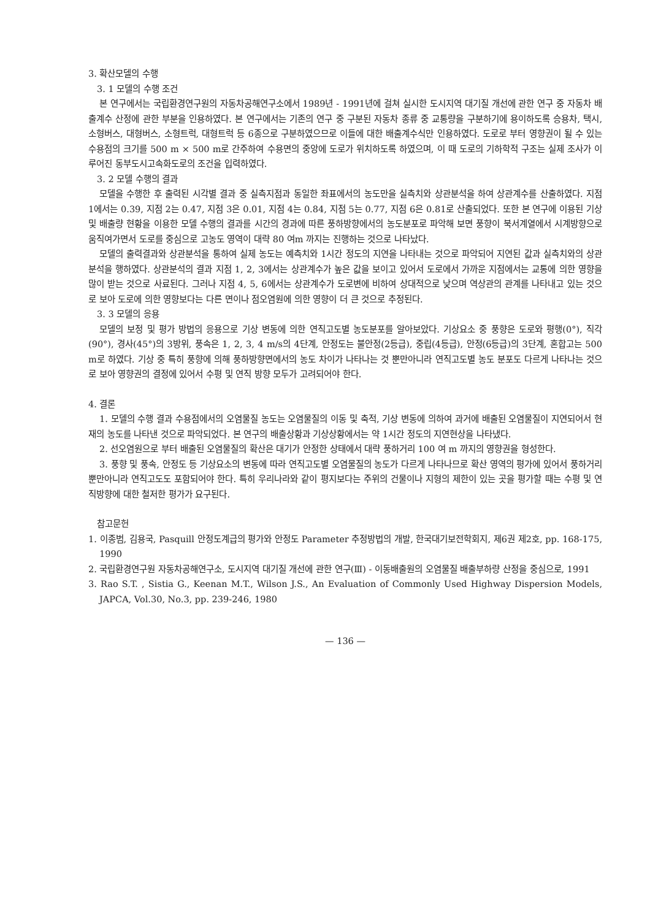3. 확산모델의 수행
3. 1 모델의 수행 조건
본 연구에서는 국립환경연구원의 자동차공해연구소에서 1989년 - 1991년에 걸쳐 실시한 도시지역 대기질 개선에 관한 연구 중 자동차 배출계수 산정에 관한 부분을 인용하였다. 본 연구에서는 기존의 연구 중 구분된 자동차 종류 중 교통량을 구분하기에 용이하도록 승용차, 택시, 소형버스, 대형버스, 소형트럭, 대형트럭 등 6종으로 구분하였으므로 이들에 대한 배출계수식만 인용하였다. 도로로 부터 영향권이 될 수 있는 수용점의 크기를 500 m × 500 m로 간주하여 수용면의 중앙에 도로가 위치하도록 하였으며, 이 때 도로의 기하학적 구조는 실제 조사가 이루어진 동부도시고속화도로의 조건을 입력하였다.
3. 2 모델 수행의 결과
모델을 수행한 후 출력된 시각별 결과 중 실측지점과 동일한 좌표에서의 농도만을 실측치와 상관분석을 하여 상관계수를 산출하였다. 지점 1에서는 0.39, 지점 2는 0.47, 지점 3은 0.01, 지점 4는 0.84, 지점 5는 0.77, 지점 6은 0.81로 산출되었다. 또한 본 연구에 이용된 기상 및 배출량 현황을 이용한 모델 수행의 결과를 시간의 경과에 따른 풍하방향에서의 농도분포로 파악해 보면 풍향이 북서계열에서 시계방향으로 움직여가면서 도로를 중심으로 고농도 영역이 대략 80 여m 까지는 진행하는 것으로 나타났다.
모델의 출력결과와 상관분석을 통하여 실제 농도는 예측치와 1시간 정도의 지연을 나타내는 것으로 파악되어 지연된 값과 실측치와의 상관분석을 행하였다. 상관분석의 결과 지점 1, 2, 3에서는 상관계수가 높은 값을 보이고 있어서 도로에서 가까운 지점에서는 교통에 의한 영향을 많이 받는 것으로 사료된다. 그러나 지점 4, 5, 6에서는 상관계수가 도로변에 비하여 상대적으로 낮으며 역상관의 관계를 나타내고 있는 것으로 보아 도로에 의한 영향보다는 다른 면이나 점오염원에 의한 영향이 더 큰 것으로 추정된다.
3. 3 모델의 응용
모델의 보정 및 평가 방법의 응용으로 기상 변동에 의한 연직고도별 농도분포를 알아보았다. 기상요소 중 풍향은 도로와 평행(0°), 직각(90°), 경사(45°)의 3방위, 풍속은 1, 2, 3, 4 m/s의 4단계, 안정도는 불안정(2등급), 중립(4등급), 안정(6등급)의 3단계, 혼합고는 500 m로 하였다. 기상 중 특히 풍향에 의해 풍하방향면에서의 농도 차이가 나타나는 것 뿐만아니라 연직고도별 농도 분포도 다르게 나타나는 것으로 보아 영향권의 결정에 있어서 수평 및 연직 방향 모두가 고려되어야 한다.
4. 결론
1. 모델의 수행 결과 수용점에서의 오염물질 농도는 오염물질의 이동 및 축적, 기상 변동에 의하여 과거에 배출된 오염물질이 지연되어서 현재의 농도를 나타낸 것으로 파악되었다. 본 연구의 배출상황과 기상상황에서는 약 1시간 정도의 지연현상을 나타냈다.
2. 선오염원으로 부터 배출된 오염물질의 확산은 대기가 안정한 상태에서 대략 풍하거리 100 여 m 까지의 영향권을 형성한다.
3. 풍향 및 풍속, 안정도 등 기상요소의 변동에 따라 연직고도별 오염물질의 농도가 다르게 나타나므로 확산 영역의 평가에 있어서 풍하거리 뿐만아니라 연직고도도 포함되어야 한다. 특히 우리나라와 같이 평지보다는 주위의 건물이나 지형의 제한이 있는 곳을 평가할 때는 수평 및 연직방향에 대한 철저한 평가가 요구된다.
참고문헌
1. 이종범, 김용국, Pasquill 안정도계급의 평가와 안정도 Parameter 추정방법의 개발, 한국대기보전학회지, 제6권 제2호, pp. 168-175, 1990
2. 국립환경연구원 자동차공해연구소, 도시지역 대기질 개선에 관한 연구(Ⅲ) - 이동배출원의 오염물질 배출부하량 산정을 중심으로, 1991
3. Rao S.T. , Sistia G., Keenan M.T., Wilson J.S., An Evaluation of Commonly Used Highway Dispersion Models, JAPCA, Vol.30, No.3, pp. 239-246, 1980
— 136 —